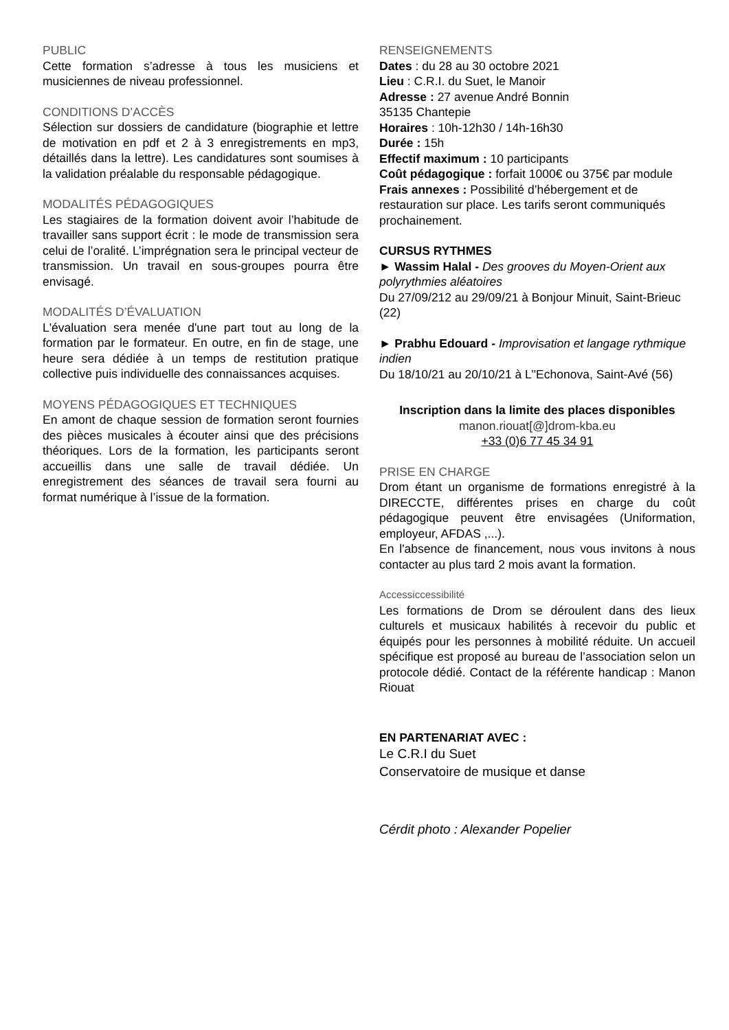PUBLIC
Cette formation s’adresse à tous les musiciens et musiciennes de niveau professionnel.
CONDITIONS D’ACCÈS
Sélection sur dossiers de candidature (biographie et lettre de motivation en pdf et 2 à 3 enregistrements en mp3, détaillés dans la lettre). Les candidatures sont soumises à la validation préalable du responsable pédagogique.
MODALITÉS PÉDAGOGIQUES
Les stagiaires de la formation doivent avoir l’habitude de travailler sans support écrit : le mode de transmission sera celui de l’oralité. L’imprégnation sera le principal vecteur de transmission. Un travail en sous-groupes pourra être envisagé.
MODALITÉS D’ÉVALUATION
L'évaluation sera menée d'une part tout au long de la formation par le formateur. En outre, en fin de stage, une heure sera dédiée à un temps de restitution pratique collective puis individuelle des connaissances acquises.
MOYENS PÉDAGOGIQUES ET TECHNIQUES
En amont de chaque session de formation seront fournies des pièces musicales à écouter ainsi que des précisions théoriques. Lors de la formation, les participants seront accueillis dans une salle de travail dédiée. Un enregistrement des séances de travail sera fourni au format numérique à l’issue de la formation.
RENSEIGNEMENTS
Dates : du 28 au 30 octobre 2021
Lieu : C.R.I. du Suet, le Manoir
Adresse : 27 avenue André Bonnin
35135 Chantepie
Horaires : 10h-12h30 / 14h-16h30
Durée : 15h
Effectif maximum : 10 participants
Coût pédagogique : forfait 1000€ ou 375€ par module
Frais annexes : Possibilité d’hébergement et de restauration sur place. Les tarifs seront communiqués prochainement.
CURSUS RYTHMES
► Wassim Halal - Des grooves du Moyen-Orient aux polyrythmies aléatoires
Du 27/09/212 au 29/09/21 à Bonjour Minuit, Saint-Brieuc (22)
► Prabhu Edouard - Improvisation et langage rythmique indien
Du 18/10/21 au 20/10/21 à L’'Echonova, Saint-Avé (56)
Inscription dans la limite des places disponibles
manon.riouat[@]drom-kba.eu
+33 (0)6 77 45 34 91
PRISE EN CHARGE
Drom étant un organisme de formations enregistré à la DIRECCTE, différentes prises en charge du coût pédagogique peuvent être envisagées (Uniformation, employeur, AFDAS ,...).
En l'absence de financement, nous vous invitons à nous contacter au plus tard 2 mois avant la formation.
Accessiccessibilité
Les formations de Drom se déroulent dans des lieux culturels et musicaux habilités à recevoir du public et équipés pour les personnes à mobilité réduite. Un accueil spécifique est proposé au bureau de l’association selon un protocole dédié. Contact de la référente handicap : Manon Riouat
EN PARTENARIAT AVEC :
Le C.R.I du Suet
Conservatoire de musique et danse
Cérdit photo : Alexander Popelier